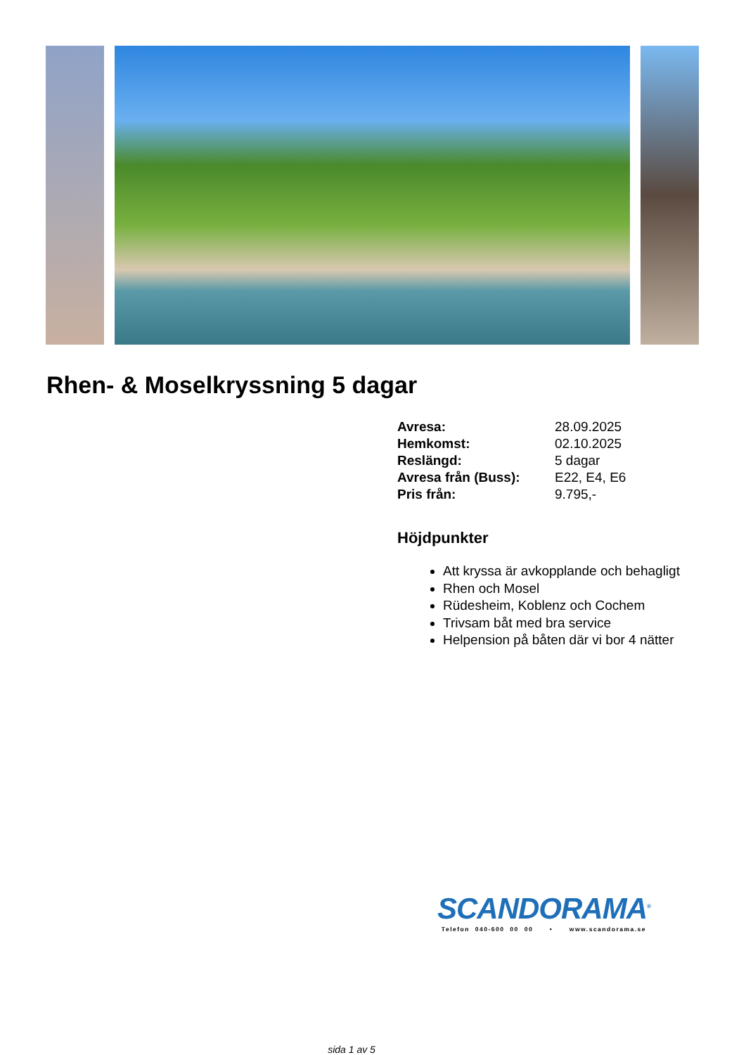Rhen- & Moselkryssning 5 dagar
| Avresa: | 28.09.2025 |
| Hemkomst: | 02.10.2025 |
| Reslängd: | 5 dagar |
| Avresa från (Buss): | E22, E4, E6 |
| Pris från: | 9.795,- |
Höjdpunkter
Att kryssa är avkopplande och behagligt
Rhen och Mosel
Rüdesheim, Koblenz och Cochem
Trivsam båt med bra service
Helpension på båten där vi bor 4 nätter
SCANDORAMA<sup>®</sup>
Telefon 040-600 00 00 • www.scandorama.se
sida 1 av 5